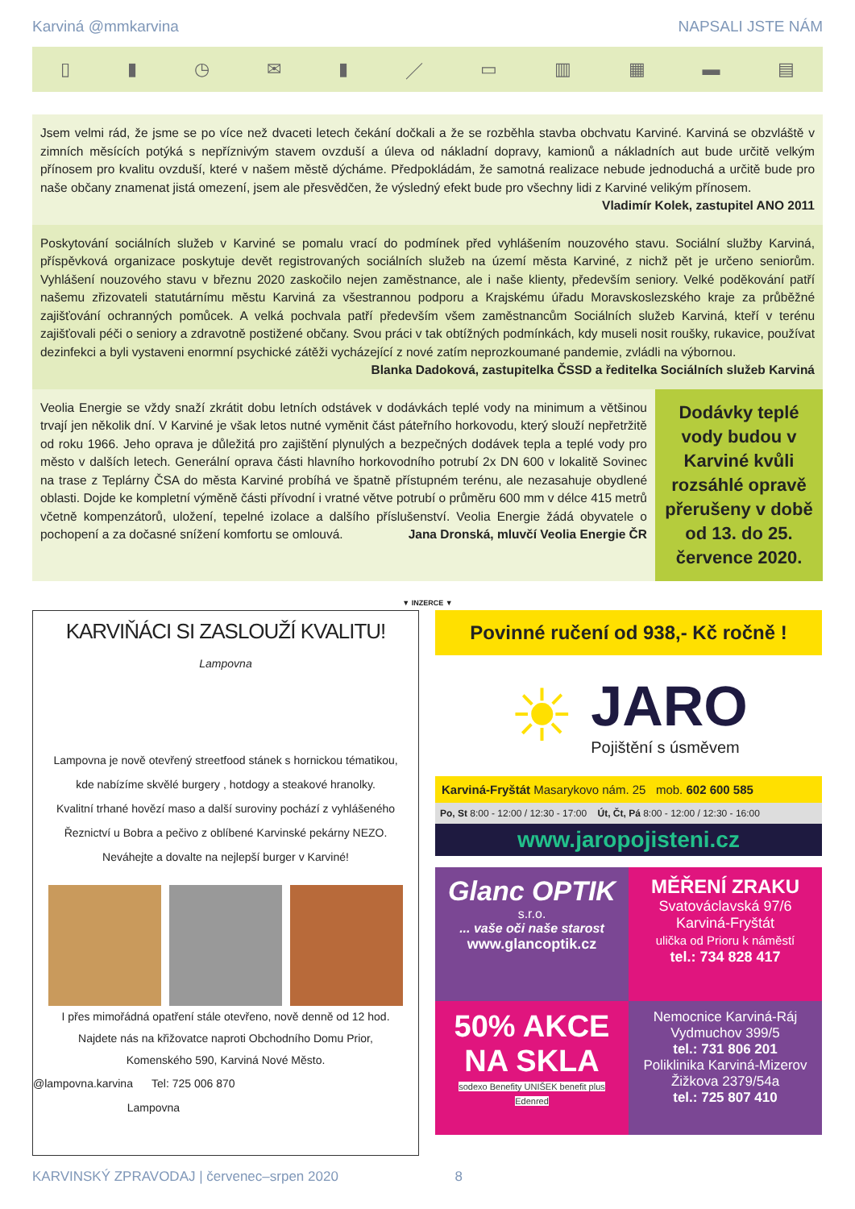Karviná @mmkarvina NAPSALI JSTE NÁM
▯ ▮ ◷ ✉ ▮ ／ ▭ ▥ ▦ ▬ ▤
Jsem velmi rád, že jsme se po více než dvaceti letech čekání dočkali a že se rozběhla stavba obchvatu Karviné. Karviná se obzvláště v zimních měsících potýká s nepříznivým stavem ovzduší a úleva od nákladní dopravy, kamionů a nákladních aut bude určitě velkým přínosem pro kvalitu ovzduší, které v našem městě dýcháme. Předpokládám, že samotná realizace nebude jednoduchá a určitě bude pro naše občany znamenat jistá omezení, jsem ale přesvědčen, že výsledný efekt bude pro všechny lidi z Karviné velikým přínosem.
Vladimír Kolek, zastupitel ANO 2011
Poskytování sociálních služeb v Karviné se pomalu vrací do podmínek před vyhlášením nouzového stavu. Sociální služby Karviná, příspěvková organizace poskytuje devět registrovaných sociálních služeb na území města Karviné, z nichž pět je určeno seniorům. Vyhlášení nouzového stavu v březnu 2020 zaskočilo nejen zaměstnance, ale i naše klienty, především seniory. Velké poděkování patří našemu zřizovateli statutárnímu městu Karviná za všestrannou podporu a Krajskému úřadu Moravskoslezského kraje za průběžné zajišťování ochranných pomůcek. A velká pochvala patří především všem zaměstnancům Sociálních služeb Karviná, kteří v terénu zajišťovali péči o seniory a zdravotně postižené občany. Svou práci v tak obtížných podmínkách, kdy museli nosit roušky, rukavice, používat dezinfekci a byli vystaveni enormní psychické zátěži vycházející z nové zatím neprozkoumané pandemie, zvládli na výbornou.
Blanka Dadoková, zastupitelka ČSSD a ředitelka Sociálních služeb Karviná
Veolia Energie se vždy snaží zkrátit dobu letních odstávek v dodávkách teplé vody na minimum a většinou trvají jen několik dní. V Karviné je však letos nutné vyměnit část páteřního horkovodu, který slouží nepřetržitě od roku 1966. Jeho oprava je důležitá pro zajištění plynulých a bezpečných dodávek tepla a teplé vody pro město v dalších letech. Generální oprava části hlavního horkovodního potrubí 2x DN 600 v lokalitě Sovinec na trase z Teplárny ČSA do města Karviné probíhá ve špatně přístupném terénu, ale nezasahuje obydlené oblasti. Dojde ke kompletní výměně části přívodní i vratné větve potrubí o průměru 600 mm v délce 415 metrů včetně kompenzátorů, uložení, tepelné izolace a dalšího příslušenství. Veolia Energie žádá obyvatele o pochopení a za dočasné snížení komfortu se omlouvá. Jana Dronská, mluvčí Veolia Energie ČR
Dodávky teplé vody budou v Karviné kvůli rozsáhlé opravě přerušeny v době od 13. do 25. července 2020.
▼ INZERCE ▼
KARVIŇÁCI SI ZASLOUŽÍ KVALITU!
Lampovna
Lampovna je nově otevřený streetfood stánek s hornickou tématikou,
kde nabízíme skvělé burgery , hotdogy a steakové hranolky.
Kvalitní trhané hovězí maso a další suroviny pochází z vyhlášeného
Řeznictví u Bobra a pečivo z oblíbené Karvinské pekárny NEZO.
Neváhejte a dovalte na nejlepší burger v Karviné!
I přes mimořádná opatření stále otevřeno, nově denně od 12 hod.
Najdete nás na křižovatce naproti Obchodního Domu Prior,
Komenského 590, Karviná Nové Město.
@lampovna.karvina Tel: 725 006 870
Lampovna
Povinné ručení od 938,- Kč ročně !
☀
JARO
Pojištění s úsměvem
Karviná-Fryštát Masarykovo nám. 25 mob. 602 600 585
Po, St 8:00 - 12:00 / 12:30 - 17:00 Út, Čt, Pá 8:00 - 12:00 / 12:30 - 16:00
www.jaropojisteni.cz
Glanc OPTIK s.r.o.
... vaše oči naše starost
www.glancoptik.cz
MĚŘENÍ ZRAKU
Svatováclavská 97/6
Karviná-Fryštát
ulička od Prioru k náměstí
tel.: 734 828 417
50% AKCE NA SKLA
sodexo Benefity UNIŠEK benefit plus Edenred
Nemocnice Karviná-Ráj
Vydmuchov 399/5
tel.: 731 806 201
Poliklinika Karviná-Mizerov
Žižkova 2379/54a
tel.: 725 807 410
KARVINSKÝ ZPRAVODAJ | červenec–srpen 2020 8